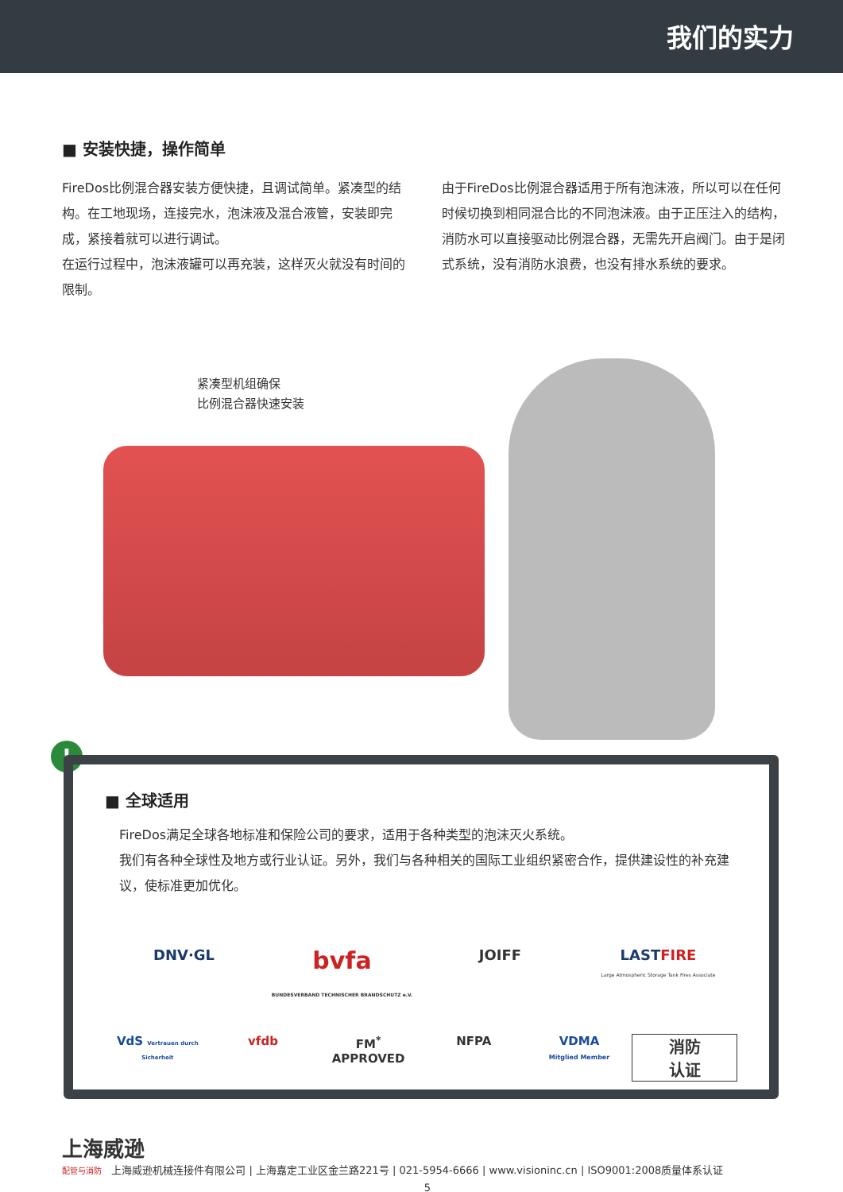我们的实力
■ 安装快捷，操作简单
FireDos比例混合器安装方便快捷，且调试简单。紧凑型的结构。在工地现场，连接完水，泡沫液及混合液管，安装即完成，紧接着就可以进行调试。
在运行过程中，泡沫液罐可以再充装，这样灭火就没有时间的限制。
由于FireDos比例混合器适用于所有泡沫液，所以可以在任何时候切换到相同混合比的不同泡沫液。由于正压注入的结构，消防水可以直接驱动比例混合器，无需先开启阀门。由于是闭式系统，没有消防水浪费，也没有排水系统的要求。
紧凑型机组确保
比例混合器快速安装
!
■ 全球适用
FireDos满足全球各地标准和保险公司的要求，适用于各种类型的泡沫灭火系统。
我们有各种全球性及地方或行业认证。另外，我们与各种相关的国际工业组织紧密合作，提供建设性的补充建议，使标准更加优化。
DNV·GL
bvfa
BUNDESVERBAND TECHNISCHER BRANDSCHUTZ e.V.
JOIFF
LAST FIRE
Large Atmospheric Storage Tank Fires Associate
VdS Vertrauen durch Sicherheit
vfdb
FM<sup>*</sup>
APPROVED
NFPA
VDMA
Mitglied Member
消防
认证
上海威逊
配管与消防 上海威逊机械连接件有限公司 | 上海嘉定工业区金兰路221号 | 021-5954-6666 | www.visioninc.cn | ISO9001:2008质量体系认证
5